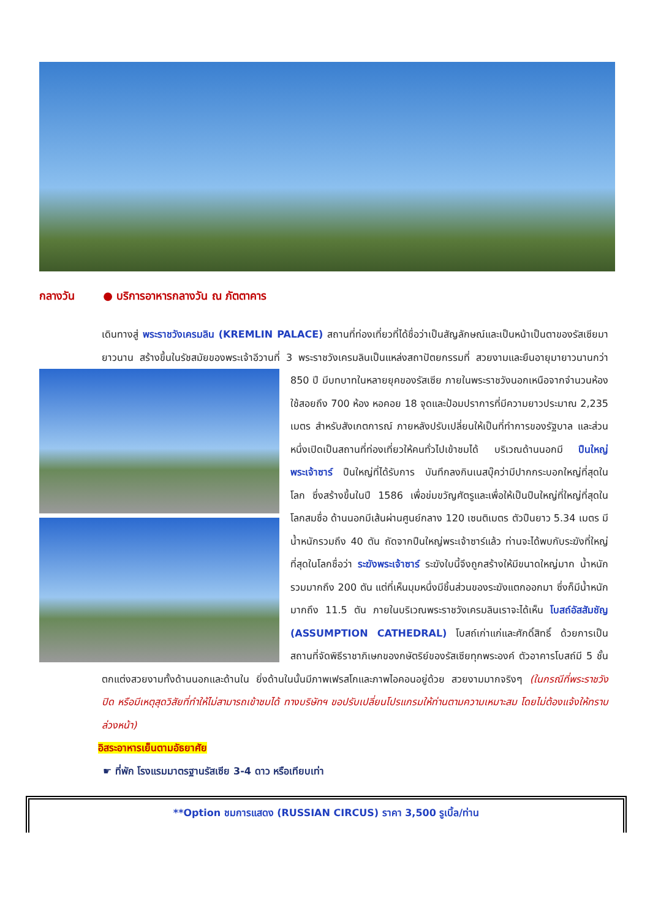กลางวัน ● บริการอาหารกลางวัน ณ ภัตตาคาร
เดินทางสู่ พระราชวังเครมลิน (KREMLIN PALACE) สถานที่ท่องเที่ยวที่ได้ชื่อว่าเป็นสัญลักษณ์และเป็นหน้าเป็นตาของรัสเซียมายาวนาน สร้างขึ้นในรัชสมัยของพระเจ้าอีวานที่ 3 พระราชวังเครมลินเป็นแหล่งสถาปัตยกรรมที่
สวยงามและยืนอายุมายาวนานกว่า 850 ปี มีบทบาทในหลายยุคของรัสเซีย ภายในพระราชวังนอกเหนือจากจำนวนห้องใช้สอยถึง 700 ห้อง หอคอย 18 จุดและป้อมปราการที่มีความยาวประมาณ 2,235 เมตร สำหรับสังเกตการณ์ ภายหลังปรับเปลี่ยนให้เป็นที่ทำการของรัฐบาล และส่วนหนึ่งเปิดเป็นสถานที่ท่องเที่ยวให้คนทั่วไปเข้าชมได้ บริเวณด้านนอกมี ปืนใหญ่พระเจ้าซาร์ ปืนใหญ่ที่ได้รับการ บันทึกลงกินเนสบุ๊คว่ามีปากกระบอกใหญ่ที่สุดในโลก ซึ่งสร้างขึ้นในปี 1586 เพื่อข่มขวัญศัตรูและเพื่อให้เป็นปืนใหญ่ที่ใหญ่ที่สุดในโลกสมชื่อ ด้านนอกมีเส้นผ่านศูนย์กลาง 120 เซนติเมตร ตัวปืนยาว 5.34 เมตร มีน้ำหนักรวมถึง 40 ตัน ถัดจากปืนใหญ่พระเจ้าซาร์แล้ว ท่านจะได้พบกับระฆังที่ใหญ่ที่สุดในโลกชื่อว่า ระฆังพระเจ้าซาร์ ระฆังใบนี้จึงถูกสร้างให้มีขนาดใหญ่มาก น้ำหนักรวมมากถึง 200 ตัน แต่ที่เห็นมุมหนึ่งมีชิ้นส่วนของระฆังแตกออกมา ซึ่งก็มีน้ำหนักมากถึง 11.5 ตัน ภายในบริเวณพระราชวังเครมลินเราจะได้เห็น โบสถ์อัสสัมชัญ (ASSUMPTION CATHEDRAL) โบสถ์เก่าแก่และศักดิ์สิทธิ์ ด้วยการเป็นสถานที่จัดพิธีราชาภิเษกของกษัตริย์ของรัสเซียทุกพระองค์ ตัวอาคารโบสถ์มี 5 ชั้น ตกแต่งสวยงามทั้งด้านนอกและด้านใน ยิ่งด้านในนั้นมีภาพเฟรสโกและภาพไอคอนอยู่ด้วย สวยงามมากจริงๆ (ในกรณีที่พระราชวังปิด หรือมีเหตุสุดวิสัยที่ทำให้ไม่สามารถเข้าชมได้ ทางบริษัทฯ ขอปรับเปลี่ยนโปรแกรมให้ท่านตามความเหมาะสม โดยไม่ต้องแจ้งให้ทราบล่วงหน้า)
อิสระอาหารเย็นตามอัธยาศัย
☛ ที่พัก โรงแรมมาตรฐานรัสเซีย 3-4 ดาว หรือเทียบเท่า
**Option ชมการแสดง (RUSSIAN CIRCUS) ราคา 3,500 รูเบิ้ล/ท่าน